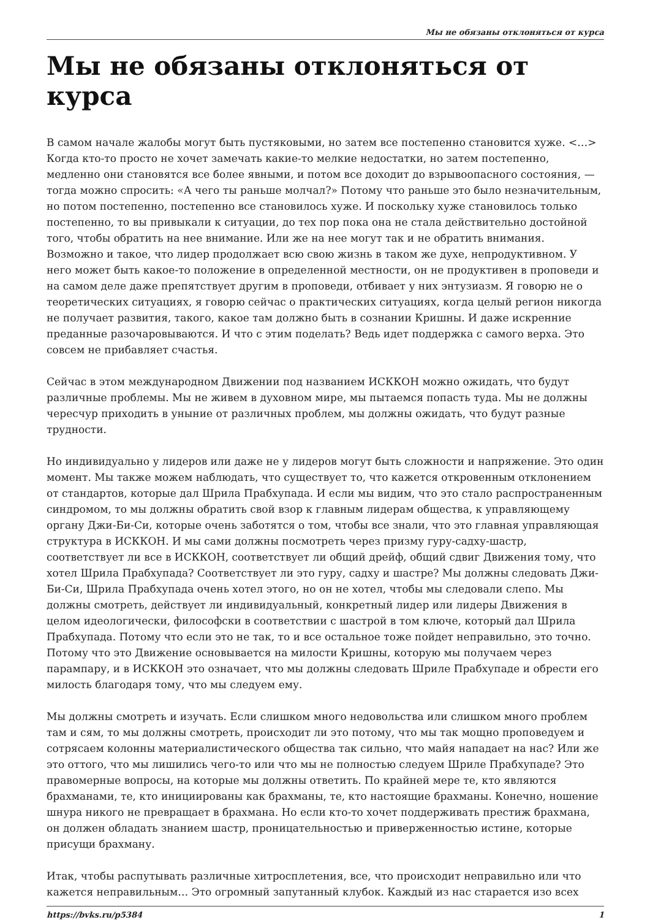Мы не обязаны отклоняться от курса
Мы не обязаны отклоняться от курса
В самом начале жалобы могут быть пустяковыми, но затем все постепенно становится хуже. <…> Когда кто-то просто не хочет замечать какие-то мелкие недостатки, но затем постепенно, медленно они становятся все более явными, и потом все доходит до взрывоопасного состояния, — тогда можно спросить: «А чего ты раньше молчал?» Потому что раньше это было незначительным, но потом постепенно, постепенно все становилось хуже. И поскольку хуже становилось только постепенно, то вы привыкали к ситуации, до тех пор пока она не стала действительно достойной того, чтобы обратить на нее внимание. Или же на нее могут так и не обратить внимания. Возможно и такое, что лидер продолжает всю свою жизнь в таком же духе, непродуктивном. У него может быть какое-то положение в определенной местности, он не продуктивен в проповеди и на самом деле даже препятствует другим в проповеди, отбивает у них энтузиазм. Я говорю не о теоретических ситуациях, я говорю сейчас о практических ситуациях, когда целый регион никогда не получает развития, такого, какое там должно быть в сознании Кришны. И даже искренние преданные разочаровываются. И что с этим поделать? Ведь идет поддержка с самого верха. Это совсем не прибавляет счастья.
Сейчас в этом международном Движении под названием ИСККОН можно ожидать, что будут различные проблемы. Мы не живем в духовном мире, мы пытаемся попасть туда. Мы не должны чересчур приходить в уныние от различных проблем, мы должны ожидать, что будут разные трудности.
Но индивидуально у лидеров или даже не у лидеров могут быть сложности и напряжение. Это один момент. Мы также можем наблюдать, что существует то, что кажется откровенным отклонением от стандартов, которые дал Шрила Прабхупада. И если мы видим, что это стало распространенным синдромом, то мы должны обратить свой взор к главным лидерам общества, к управляющему органу Джи-Би-Си, которые очень заботятся о том, чтобы все знали, что это главная управляющая структура в ИСККОН. И мы сами должны посмотреть через призму гуру-садху-шастр, соответствует ли все в ИСККОН, соответствует ли общий дрейф, общий сдвиг Движения тому, что хотел Шрила Прабхупада? Соответствует ли это гуру, садху и шастре? Мы должны следовать Джи-Би-Си, Шрила Прабхупада очень хотел этого, но он не хотел, чтобы мы следовали слепо. Мы должны смотреть, действует ли индивидуальный, конкретный лидер или лидеры Движения в целом идеологически, философски в соответствии с шастрой в том ключе, который дал Шрила Прабхупада. Потому что если это не так, то и все остальное тоже пойдет неправильно, это точно. Потому что это Движение основывается на милости Кришны, которую мы получаем через парампару, и в ИСККОН это означает, что мы должны следовать Шриле Прабхупаде и обрести его милость благодаря тому, что мы следуем ему.
Мы должны смотреть и изучать. Если слишком много недовольства или слишком много проблем там и сям, то мы должны смотреть, происходит ли это потому, что мы так мощно проповедуем и сотрясаем колонны материалистического общества так сильно, что майя нападает на нас? Или же это оттого, что мы лишились чего-то или что мы не полностью следуем Шриле Прабхупаде? Это правомерные вопросы, на которые мы должны ответить. По крайней мере те, кто являются брахманами, те, кто инициированы как брахманы, те, кто настоящие брахманы. Конечно, ношение шнура никого не превращает в брахмана. Но если кто-то хочет поддерживать престиж брахмана, он должен обладать знанием шастр, проницательностью и приверженностью истине, которые присущи брахману.
Итак, чтобы распутывать различные хитросплетения, все, что происходит неправильно или что кажется неправильным… Это огромный запутанный клубок. Каждый из нас старается изо всех
https://bvks.ru/p5384 1